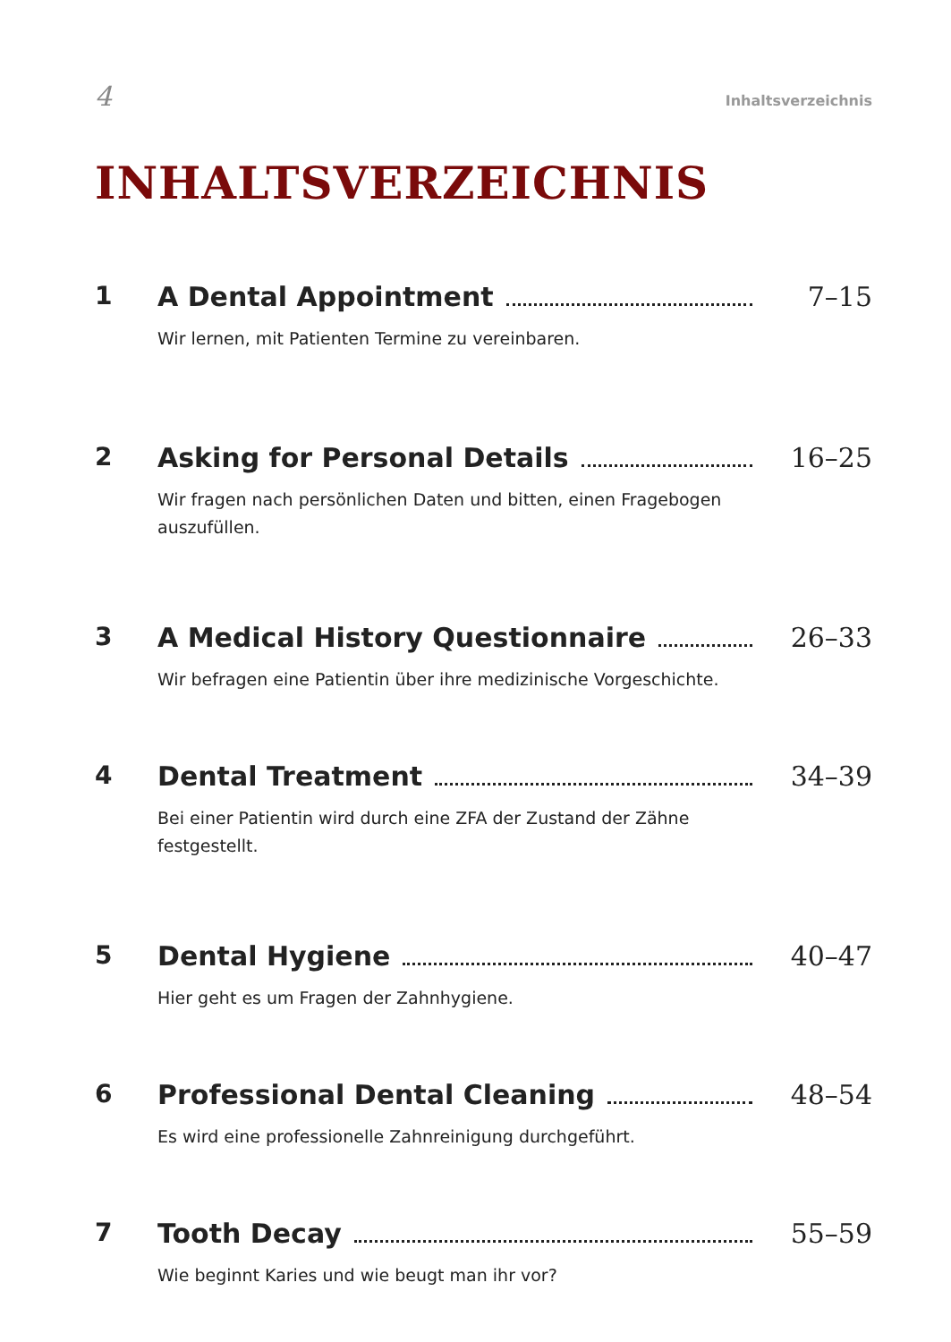4 Inhaltsverzeichnis
INHALTSVERZEICHNIS
1 A Dental Appointment 7–15
Wir lernen, mit Patienten Termine zu vereinbaren.
2 Asking for Personal Details 16–25
Wir fragen nach persönlichen Daten und bitten, einen Fragebogen auszufüllen.
3 A Medical History Questionnaire 26–33
Wir befragen eine Patientin über ihre medizinische Vorgeschichte.
4 Dental Treatment 34–39
Bei einer Patientin wird durch eine ZFA der Zustand der Zähne festgestellt.
5 Dental Hygiene 40–47
Hier geht es um Fragen der Zahnhygiene.
6 Professional Dental Cleaning 48–54
Es wird eine professionelle Zahnreinigung durchgeführt.
7 Tooth Decay 55–59
Wie beginnt Karies und wie beugt man ihr vor?